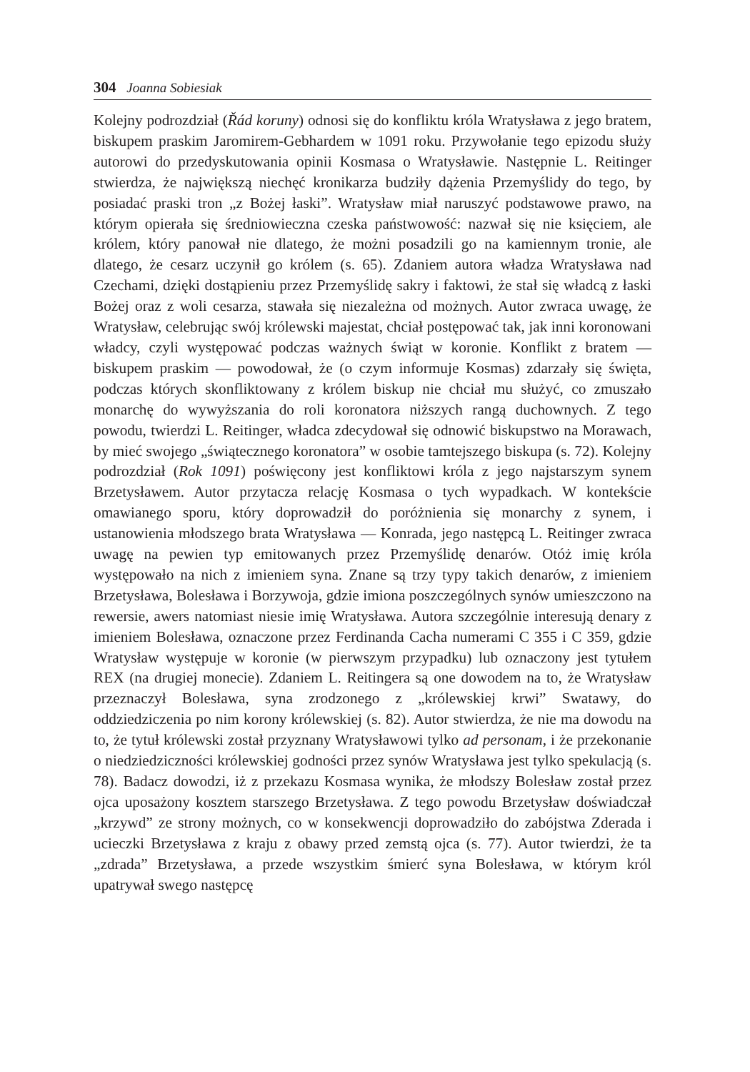304 Joanna Sobiesiak
Kolejny podrozdział (Řád koruny) odnosi się do konfliktu króla Wratysława z jego bratem, biskupem praskim Jaromirem-Gebhardem w 1091 roku. Przywołanie tego epizodu służy autorowi do przedyskutowania opinii Kosmasa o Wratysławie. Następnie L. Reitinger stwierdza, że największą niechęć kronikarza budziły dążenia Przemyślidy do tego, by posiadać praski tron „z Bożej łaski”. Wratysław miał naruszyć podstawowe prawo, na którym opierała się średniowieczna czeska państwowość: nazwał się nie księciem, ale królem, który panował nie dlatego, że możni posadzili go na kamiennym tronie, ale dlatego, że cesarz uczynił go królem (s. 65). Zdaniem autora władza Wratysława nad Czechami, dzięki dostąpieniu przez Przemyślidę sakry i faktowi, że stał się władcą z łaski Bożej oraz z woli cesarza, stawała się niezależna od możnych. Autor zwraca uwagę, że Wratysław, celebrując swój królewski majestat, chciał postępować tak, jak inni koronowani władcy, czyli występować podczas ważnych świąt w koronie. Konflikt z bratem — biskupem praskim — powodował, że (o czym informuje Kosmas) zdarzały się święta, podczas których skonfliktowany z królem biskup nie chciał mu służyć, co zmuszało monarchę do wywyższania do roli koronatora niższych rangą duchownych. Z tego powodu, twierdzi L. Reitinger, władca zdecydował się odnowić biskupstwo na Morawach, by mieć swojego „świątecznego koronatora” w osobie tamtejszego biskupa (s. 72). Kolejny podrozdział (Rok 1091) poświęcony jest konfliktowi króla z jego najstarszym synem Brzetysławem. Autor przytacza relację Kosmasa o tych wypadkach. W kontekście omawianego sporu, który doprowadził do poróżnienia się monarchy z synem, i ustanowienia młodszego brata Wratysława — Konrada, jego następcą L. Reitinger zwraca uwagę na pewien typ emitowanych przez Przemyślidę denarów. Otóż imię króla występowało na nich z imieniem syna. Znane są trzy typy takich denarów, z imieniem Brzetysława, Bolesława i Borzywoja, gdzie imiona poszczególnych synów umieszczono na rewersie, awers natomiast niesie imię Wratysława. Autora szczególnie interesują denary z imieniem Bolesława, oznaczone przez Ferdinanda Cacha numerami C 355 i C 359, gdzie Wratysław występuje w koronie (w pierwszym przypadku) lub oznaczony jest tytułem REX (na drugiej monecie). Zdaniem L. Reitingera są one dowodem na to, że Wratysław przeznaczył Bolesława, syna zrodzonego z „królewskiej krwi” Swatawy, do oddziedziczenia po nim korony królewskiej (s. 82). Autor stwierdza, że nie ma dowodu na to, że tytuł królewski został przyznany Wratysławowi tylko ad personam, i że przekonanie o niedziedziczności królewskiej godności przez synów Wratysława jest tylko spekulacją (s. 78). Badacz dowodzi, iż z przekazu Kosmasa wynika, że młodszy Bolesław został przez ojca uposażony kosztem starszego Brzetysława. Z tego powodu Brzetysław doświadczał „krzywd” ze strony możnych, co w konsekwencji doprowadziło do zabójstwa Zderada i ucieczki Brzetysława z kraju z obawy przed zemstą ojca (s. 77). Autor twierdzi, że ta „zdrada” Brzetysława, a przede wszystkim śmierć syna Bolesława, w którym król upatrywał swego następcę